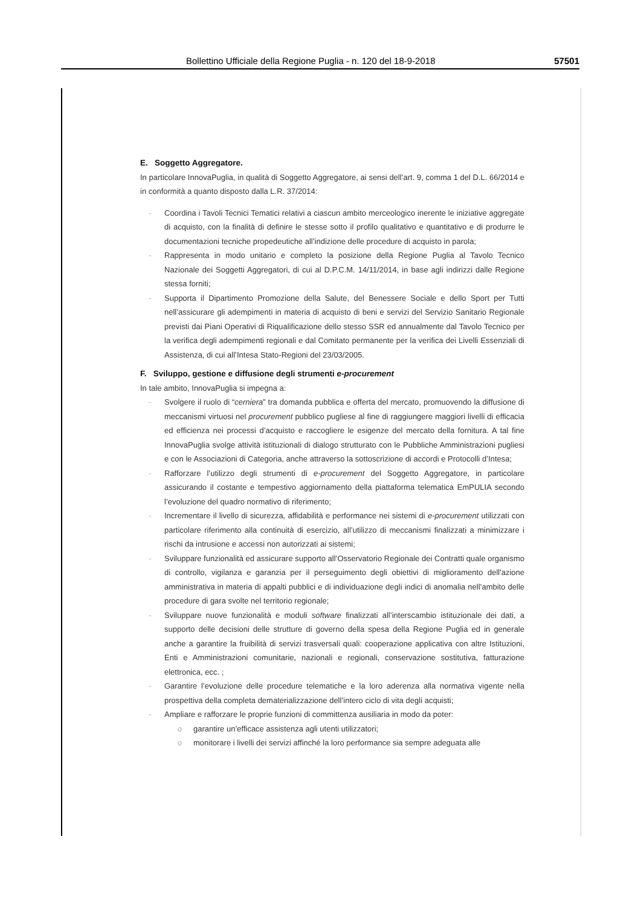Bollettino Ufficiale della Regione Puglia - n. 120 del 18-9-2018 57501
E. Soggetto Aggregatore.
In particolare InnovaPuglia, in qualità di Soggetto Aggregatore, ai sensi dell’art. 9, comma 1 del D.L. 66/2014 e in conformità a quanto disposto dalla L.R. 37/2014:
- Coordina i Tavoli Tecnici Tematici relativi a ciascun ambito merceologico inerente le iniziative aggregate di acquisto, con la finalità di definire le stesse sotto il profilo qualitativo e quantitativo e di produrre le documentazioni tecniche propedeutiche all’indizione delle procedure di acquisto in parola;
- Rappresenta in modo unitario e completo la posizione della Regione Puglia al Tavolo Tecnico Nazionale dei Soggetti Aggregatori, di cui al D.P.C.M. 14/11/2014, in base agli indirizzi dalle Regione stessa forniti;
- Supporta il Dipartimento Promozione della Salute, del Benessere Sociale e dello Sport per Tutti nell’assicurare gli adempimenti in materia di acquisto di beni e servizi del Servizio Sanitario Regionale previsti dai Piani Operativi di Riqualificazione dello stesso SSR ed annualmente dal Tavolo Tecnico per la verifica degli adempimenti regionali e dal Comitato permanente per la verifica dei Livelli Essenziali di Assistenza, di cui all’Intesa Stato-Regioni del 23/03/2005.
F. Sviluppo, gestione e diffusione degli strumenti e-procurement
In tale ambito, InnovaPuglia si impegna a:
- Svolgere il ruolo di “cerniera” tra domanda pubblica e offerta del mercato, promuovendo la diffusione di meccanismi virtuosi nel procurement pubblico pugliese al fine di raggiungere maggiori livelli di efficacia ed efficienza nei processi d’acquisto e raccogliere le esigenze del mercato della fornitura. A tal fine InnovaPuglia svolge attività istituzionali di dialogo strutturato con le Pubbliche Amministrazioni pugliesi e con le Associazioni di Categoria, anche attraverso la sottoscrizione di accordi e Protocolli d’Intesa;
- Rafforzare l’utilizzo degli strumenti di e-procurement del Soggetto Aggregatore, in particolare assicurando il costante e tempestivo aggiornamento della piattaforma telematica EmPULIA secondo l’evoluzione del quadro normativo di riferimento;
- Incrementare il livello di sicurezza, affidabilità e performance nei sistemi di e-procurement utilizzati con particolare riferimento alla continuità di esercizio, all’utilizzo di meccanismi finalizzati a minimizzare i rischi da intrusione e accessi non autorizzati ai sistemi;
- Sviluppare funzionalità ed assicurare supporto all’Osservatorio Regionale dei Contratti quale organismo di controllo, vigilanza e garanzia per il perseguimento degli obiettivi di miglioramento dell'azione amministrativa in materia di appalti pubblici e di individuazione degli indici di anomalia nell’ambito delle procedure di gara svolte nel territorio regionale;
- Sviluppare nuove funzionalità e moduli software finalizzati all’interscambio istituzionale dei dati, a supporto delle decisioni delle strutture di governo della spesa della Regione Puglia ed in generale anche a garantire la fruibilità di servizi trasversali quali: cooperazione applicativa con altre Istituzioni, Enti e Amministrazioni comunitarie, nazionali e regionali, conservazione sostitutiva, fatturazione elettronica, ecc. ;
- Garantire l’evoluzione delle procedure telematiche e la loro aderenza alla normativa vigente nella prospettiva della completa dematerializzazione dell’intero ciclo di vita degli acquisti;
- Ampliare e rafforzare le proprie funzioni di committenza ausiliaria in modo da poter:
o garantire un’efficace assistenza agli utenti utilizzatori;
o monitorare i livelli dei servizi affinché la loro performance sia sempre adeguata alle